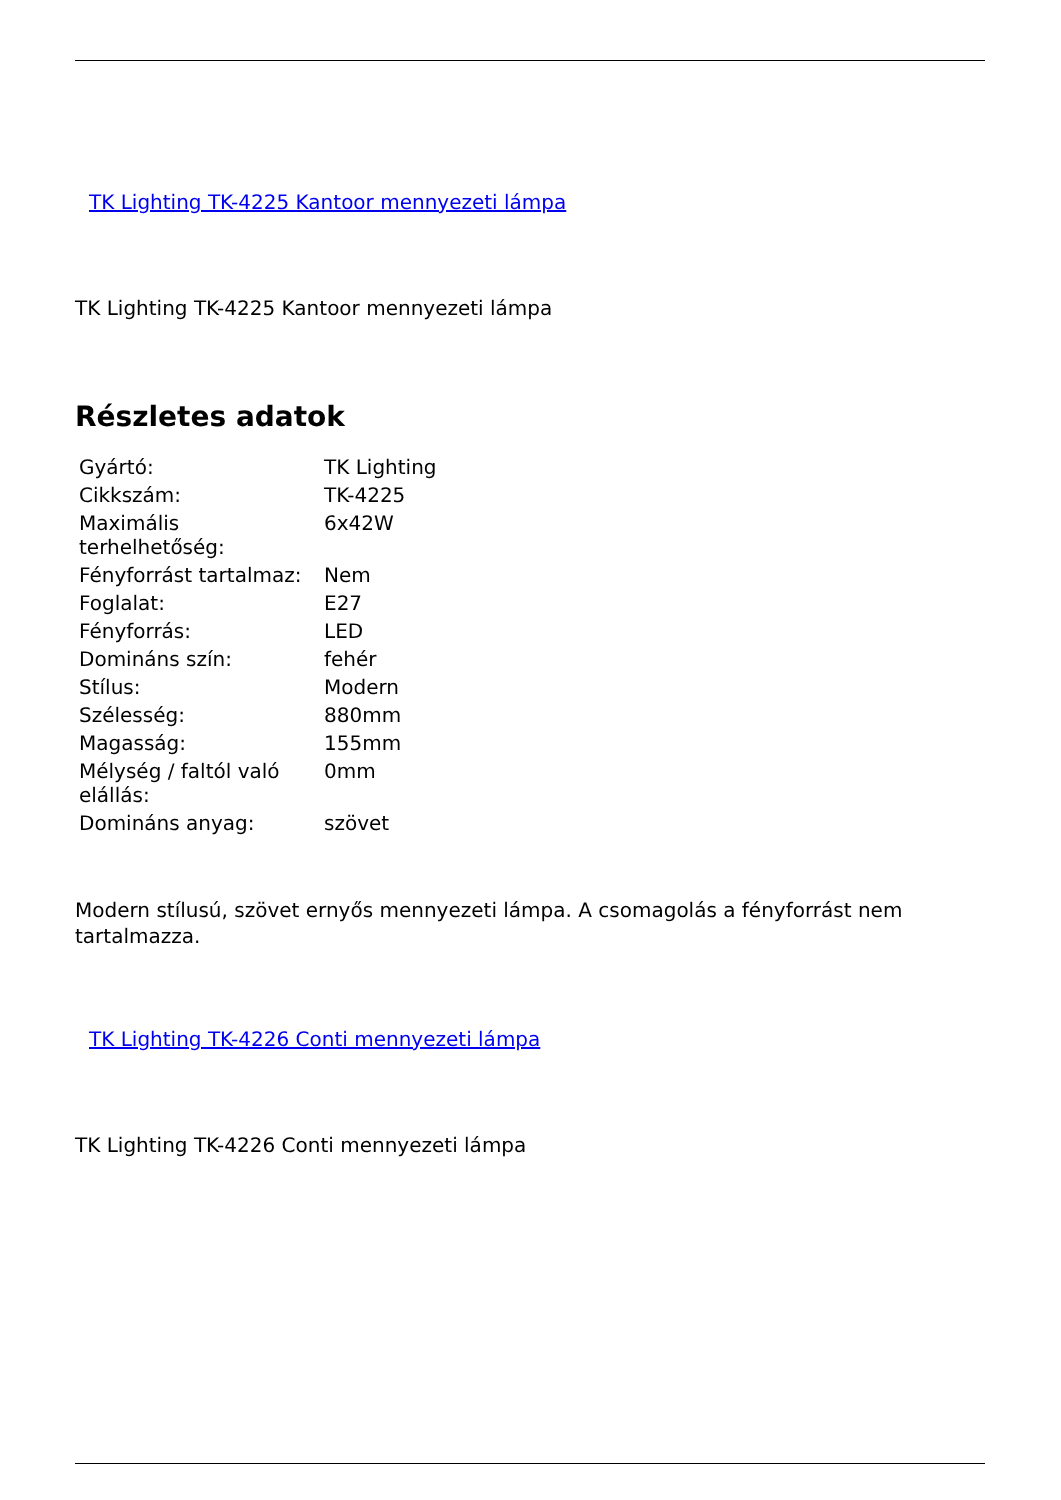TK Lighting TK-4225 Kantoor mennyezeti lámpa
TK Lighting TK-4225 Kantoor mennyezeti lámpa
Részletes adatok
| Gyártó: | TK Lighting |
| Cikkszám: | TK-4225 |
| Maximális terhelhetőség: | 6x42W |
| Fényforrást tartalmaz: | Nem |
| Foglalat: | E27 |
| Fényforrás: | LED |
| Domináns szín: | fehér |
| Stílus: | Modern |
| Szélesség: | 880mm |
| Magasság: | 155mm |
| Mélység / faltól való elállás: | 0mm |
| Domináns anyag: | szövet |
Modern stílusú, szövet ernyős mennyezeti lámpa. A csomagolás a fényforrást nem tartalmazza.
TK Lighting TK-4226 Conti mennyezeti lámpa
TK Lighting TK-4226 Conti mennyezeti lámpa